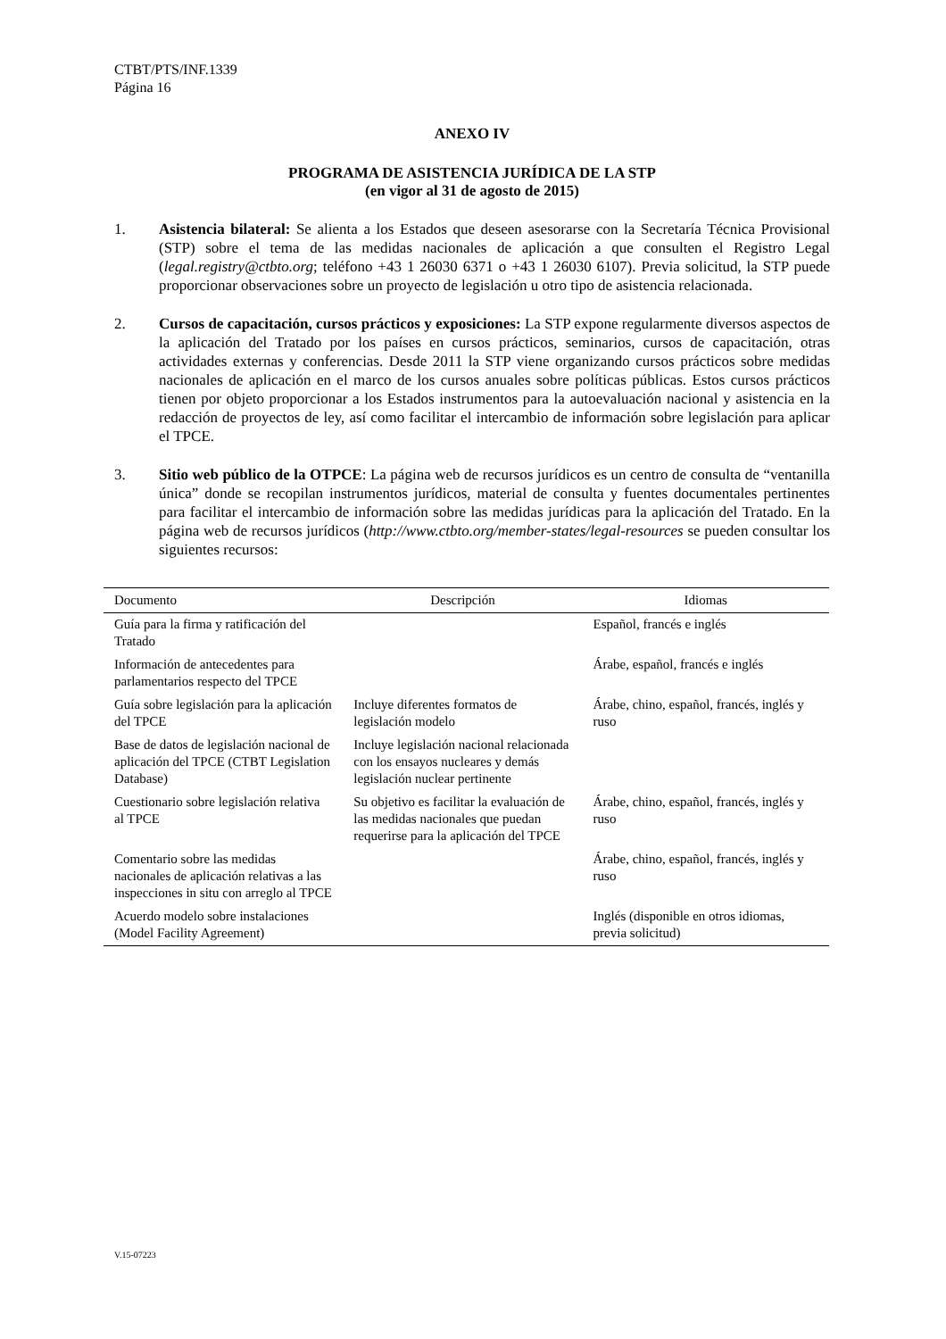CTBT/PTS/INF.1339
Página 16
ANEXO IV
PROGRAMA DE ASISTENCIA JURÍDICA DE LA STP
(en vigor al 31 de agosto de 2015)
1. Asistencia bilateral: Se alienta a los Estados que deseen asesorarse con la Secretaría Técnica Provisional (STP) sobre el tema de las medidas nacionales de aplicación a que consulten el Registro Legal (legal.registry@ctbto.org; teléfono +43 1 26030 6371 o +43 1 26030 6107). Previa solicitud, la STP puede proporcionar observaciones sobre un proyecto de legislación u otro tipo de asistencia relacionada.
2. Cursos de capacitación, cursos prácticos y exposiciones: La STP expone regularmente diversos aspectos de la aplicación del Tratado por los países en cursos prácticos, seminarios, cursos de capacitación, otras actividades externas y conferencias. Desde 2011 la STP viene organizando cursos prácticos sobre medidas nacionales de aplicación en el marco de los cursos anuales sobre políticas públicas. Estos cursos prácticos tienen por objeto proporcionar a los Estados instrumentos para la autoevaluación nacional y asistencia en la redacción de proyectos de ley, así como facilitar el intercambio de información sobre legislación para aplicar el TPCE.
3. Sitio web público de la OTPCE: La página web de recursos jurídicos es un centro de consulta de “ventanilla única” donde se recopilan instrumentos jurídicos, material de consulta y fuentes documentales pertinentes para facilitar el intercambio de información sobre las medidas jurídicas para la aplicación del Tratado. En la página web de recursos jurídicos (http://www.ctbto.org/member-states/legal-resources se pueden consultar los siguientes recursos:
| Documento | Descripción | Idiomas |
| --- | --- | --- |
| Guía para la firma y ratificación del Tratado | | Español, francés e inglés |
| Información de antecedentes para parlamentarios respecto del TPCE | | Árabe, español, francés e inglés |
| Guía sobre legislación para la aplicación del TPCE | Incluye diferentes formatos de legislación modelo | Árabe, chino, español, francés, inglés y ruso |
| Base de datos de legislación nacional de aplicación del TPCE (CTBT Legislation Database) | Incluye legislación nacional relacionada con los ensayos nucleares y demás legislación nuclear pertinente | |
| Cuestionario sobre legislación relativa al TPCE | Su objetivo es facilitar la evaluación de las medidas nacionales que puedan requerirse para la aplicación del TPCE | Árabe, chino, español, francés, inglés y ruso |
| Comentario sobre las medidas nacionales de aplicación relativas a las inspecciones in situ con arreglo al TPCE | | Árabe, chino, español, francés, inglés y ruso |
| Acuerdo modelo sobre instalaciones (Model Facility Agreement) | | Inglés (disponible en otros idiomas, previa solicitud) |
V.15-07223